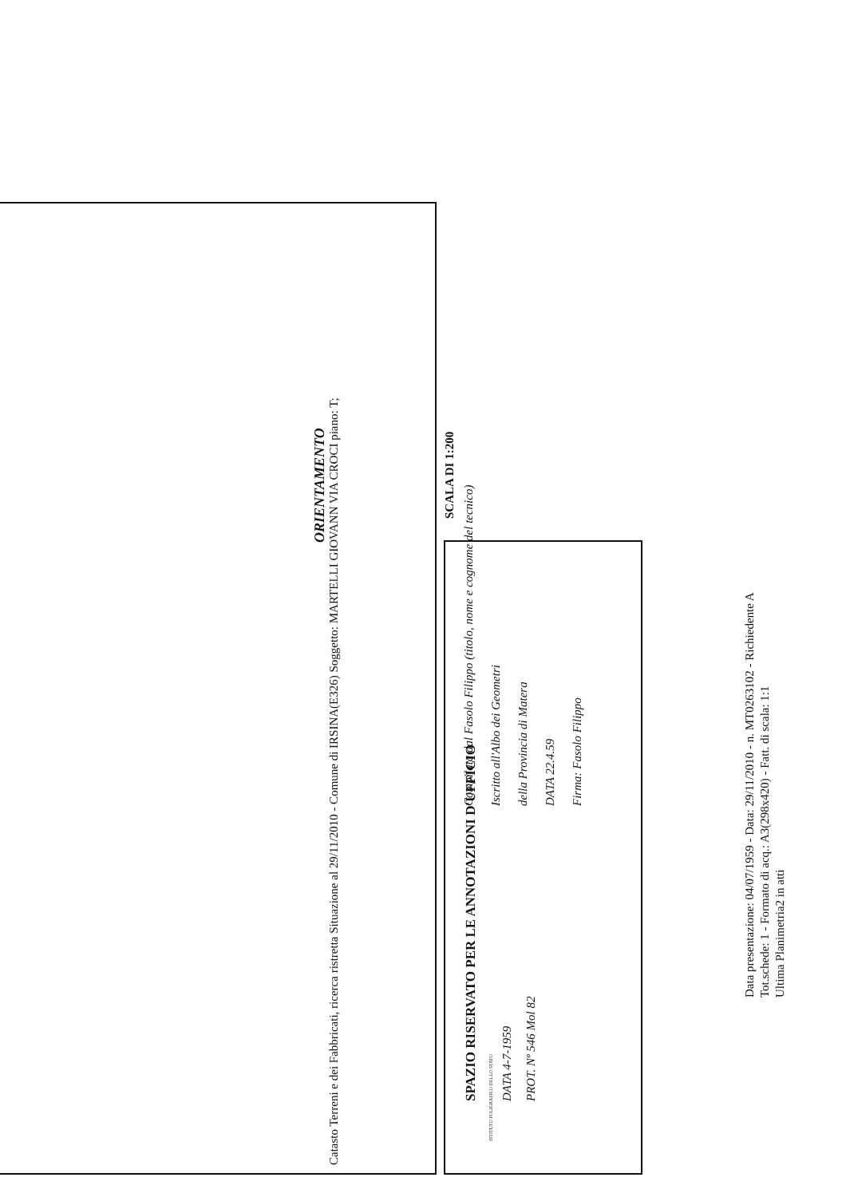Catasto Terreni e dei Fabbricati, ricerca ristretta Situazione al 29/11/2010 - Comune di IRSINA(E326) Soggetto: MARTELLI GIOVANN VIA CROCI piano: T;
ORIENTAMENTO
SCALA DI 1:200
Compilata dal Fasolo Filippo (titolo, nome e cognome del tecnico)
Iscritto all'Albo dei Geometri
della Provincia di Matera
DATA 22.4.59
Firma: Fasolo Filippo
SPAZIO RISERVATO PER LE ANNOTAZIONI D'UFFICIO
DATA 4-7-1959
PROT. Nº 546 Mol 82
ISTITUTO POLIGRAFICO DELLO STATO
Data presentazione: 04/07/1959 - Data: 29/11/2010 - n. MT0263102 - Richiedente A
Tot.schede: 1 - Formato di acq.: A3(298x420) - Fatt. di scala: 1:1
Ultima Planimetria2 in atti